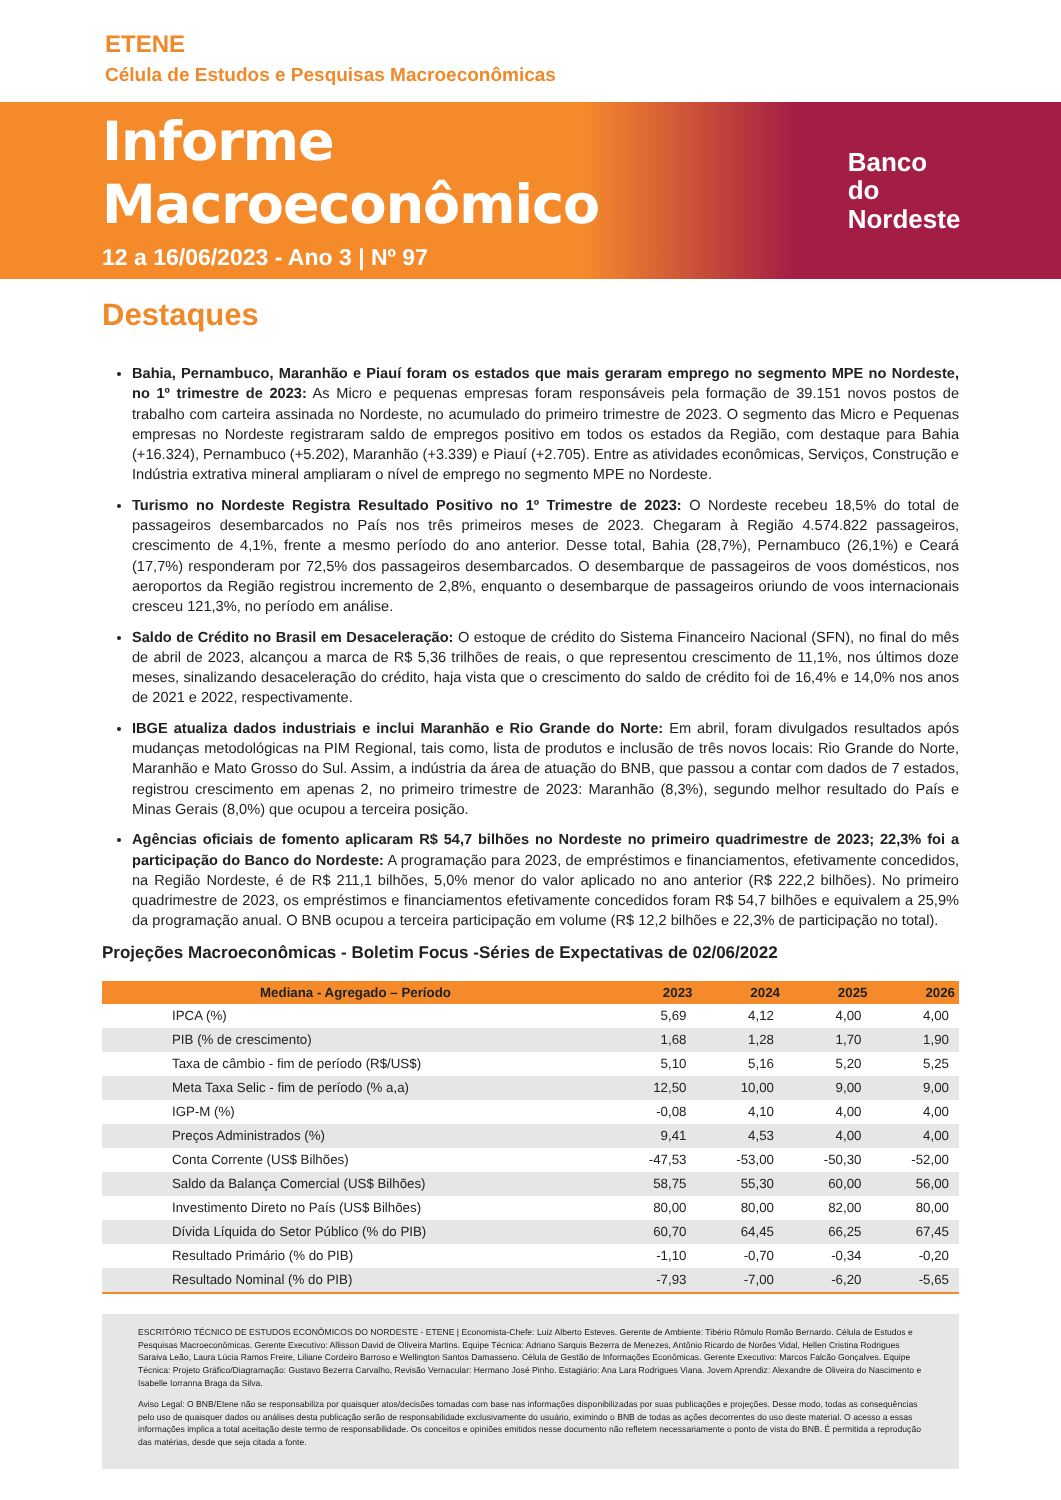ETENE
Célula de Estudos e Pesquisas Macroeconômicas
Informe Macroeconômico
12 a 16/06/2023 - Ano 3 | Nº 97
Banco do
Nordeste
Destaques
Bahia, Pernambuco, Maranhão e Piauí foram os estados que mais geraram emprego no segmento MPE no Nordeste, no 1º trimestre de 2023: As Micro e pequenas empresas foram responsáveis pela formação de 39.151 novos postos de trabalho com carteira assinada no Nordeste, no acumulado do primeiro trimestre de 2023. O segmento das Micro e Pequenas empresas no Nordeste registraram saldo de empregos positivo em todos os estados da Região, com destaque para Bahia (+16.324), Pernambuco (+5.202), Maranhão (+3.339) e Piauí (+2.705). Entre as atividades econômicas, Serviços, Construção e Indústria extrativa mineral ampliaram o nível de emprego no segmento MPE no Nordeste.
Turismo no Nordeste Registra Resultado Positivo no 1º Trimestre de 2023: O Nordeste recebeu 18,5% do total de passageiros desembarcados no País nos três primeiros meses de 2023. Chegaram à Região 4.574.822 passageiros, crescimento de 4,1%, frente a mesmo período do ano anterior. Desse total, Bahia (28,7%), Pernambuco (26,1%) e Ceará (17,7%) responderam por 72,5% dos passageiros desembarcados. O desembarque de passageiros de voos domésticos, nos aeroportos da Região registrou incremento de 2,8%, enquanto o desembarque de passageiros oriundo de voos internacionais cresceu 121,3%, no período em análise.
Saldo de Crédito no Brasil em Desaceleração: O estoque de crédito do Sistema Financeiro Nacional (SFN), no final do mês de abril de 2023, alcançou a marca de R$ 5,36 trilhões de reais, o que representou crescimento de 11,1%, nos últimos doze meses, sinalizando desaceleração do crédito, haja vista que o crescimento do saldo de crédito foi de 16,4% e 14,0% nos anos de 2021 e 2022, respectivamente.
IBGE atualiza dados industriais e inclui Maranhão e Rio Grande do Norte: Em abril, foram divulgados resultados após mudanças metodológicas na PIM Regional, tais como, lista de produtos e inclusão de três novos locais: Rio Grande do Norte, Maranhão e Mato Grosso do Sul. Assim, a indústria da área de atuação do BNB, que passou a contar com dados de 7 estados, registrou crescimento em apenas 2, no primeiro trimestre de 2023: Maranhão (8,3%), segundo melhor resultado do País e Minas Gerais (8,0%) que ocupou a terceira posição.
Agências oficiais de fomento aplicaram R$ 54,7 bilhões no Nordeste no primeiro quadrimestre de 2023; 22,3% foi a participação do Banco do Nordeste: A programação para 2023, de empréstimos e financiamentos, efetivamente concedidos, na Região Nordeste, é de R$ 211,1 bilhões, 5,0% menor do valor aplicado no ano anterior (R$ 222,2 bilhões). No primeiro quadrimestre de 2023, os empréstimos e financiamentos efetivamente concedidos foram R$ 54,7 bilhões e equivalem a 25,9% da programação anual. O BNB ocupou a terceira participação em volume (R$ 12,2 bilhões e 22,3% de participação no total).
Projeções Macroeconômicas - Boletim Focus -Séries de Expectativas de 02/06/2022
| Mediana - Agregado – Período | 2023 | 2024 | 2025 | 2026 |
| --- | --- | --- | --- | --- |
| IPCA (%) | 5,69 | 4,12 | 4,00 | 4,00 |
| PIB (% de crescimento) | 1,68 | 1,28 | 1,70 | 1,90 |
| Taxa de câmbio - fim de período (R$/US$) | 5,10 | 5,16 | 5,20 | 5,25 |
| Meta Taxa Selic - fim de período (% a,a) | 12,50 | 10,00 | 9,00 | 9,00 |
| IGP-M (%) | -0,08 | 4,10 | 4,00 | 4,00 |
| Preços Administrados (%) | 9,41 | 4,53 | 4,00 | 4,00 |
| Conta Corrente (US$ Bilhões) | -47,53 | -53,00 | -50,30 | -52,00 |
| Saldo da Balança Comercial (US$ Bilhões) | 58,75 | 55,30 | 60,00 | 56,00 |
| Investimento Direto no País (US$ Bilhões) | 80,00 | 80,00 | 82,00 | 80,00 |
| Dívida Líquida do Setor Público (% do PIB) | 60,70 | 64,45 | 66,25 | 67,45 |
| Resultado Primário (% do PIB) | -1,10 | -0,70 | -0,34 | -0,20 |
| Resultado Nominal (% do PIB) | -7,93 | -7,00 | -6,20 | -5,65 |
ESCRITÓRIO TÉCNICO DE ESTUDOS ECONÔMICOS DO NORDESTE - ETENE | Economista-Chefe: Luiz Alberto Esteves. Gerente de Ambiente: Tibério Rômulo Romão Bernardo. Célula de Estudos e Pesquisas Macroeconômicas. Gerente Executivo: Allisson David de Oliveira Martins. Equipe Técnica: Adriano Sarquis Bezerra de Menezes, Antônio Ricardo de Norões Vidal, Hellen Cristina Rodrigues Saraiva Leão, Laura Lúcia Ramos Freire, Liliane Cordeiro Barroso e Wellington Santos Damasseno. Célula de Gestão de Informações Econômicas. Gerente Executivo: Marcos Falcão Gonçalves. Equipe Técnica: Projeto Gráfico/Diagramação: Gustavo Bezerra Carvalho, Revisão Vernacular: Hermano José Pinho. Estagiário: Ana Lara Rodrigues Viana. Jovem Aprendiz: Alexandre de Oliveira do Nascimento e Isabelle Iorranna Braga da Silva.
Aviso Legal: O BNB/Etene não se responsabiliza por quaisquer atos/decisões tomadas com base nas informações disponibilizadas por suas publicações e projeções. Desse modo, todas as consequências pelo uso de quaisquer dados ou análises desta publicação serão de responsabilidade exclusivamente do usuário, eximindo o BNB de todas as ações decorrentes do uso deste material. O acesso a essas informações implica a total aceitação deste termo de responsabilidade. Os conceitos e opiniões emitidos nesse documento não refletem necessariamente o ponto de vista do BNB. É permitida a reprodução das matérias, desde que seja citada a fonte.